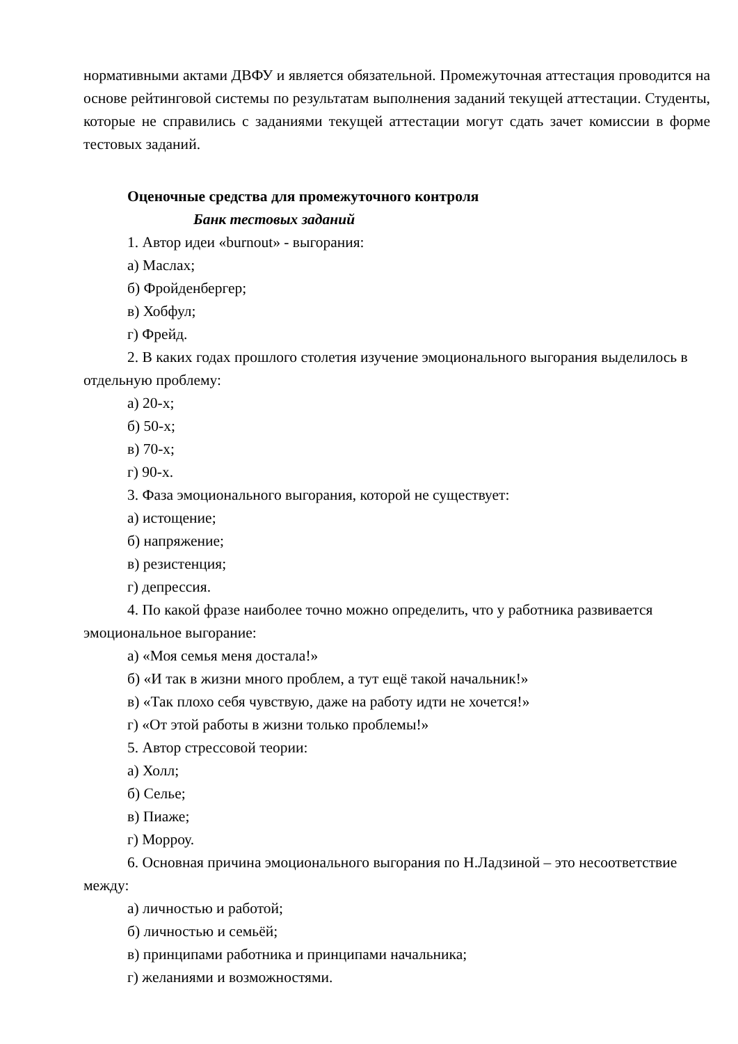нормативными актами ДВФУ и является обязательной. Промежуточная аттестация проводится на основе рейтинговой системы по результатам выполнения заданий текущей аттестации. Студенты, которые не справились с заданиями текущей аттестации могут сдать зачет комиссии в форме тестовых заданий.
Оценочные средства для промежуточного контроля
Банк тестовых заданий
1. Автор идеи «burnout» - выгорания:
а) Маслах;
б) Фройденбергер;
в) Хобфул;
г) Фрейд.
2. В каких годах прошлого столетия изучение эмоционального выгорания выделилось в отдельную проблему:
а) 20-х;
б) 50-х;
в) 70-х;
г) 90-х.
3. Фаза эмоционального выгорания, которой не существует:
а) истощение;
б) напряжение;
в) резистенция;
г) депрессия.
4. По какой фразе наиболее точно можно определить, что у работника развивается эмоциональное выгорание:
а) «Моя семья меня достала!»
б) «И так в жизни много проблем, а тут ещё такой начальник!»
в) «Так плохо себя чувствую, даже на работу идти не хочется!»
г) «От этой работы в жизни только проблемы!»
5. Автор стрессовой теории:
а) Холл;
б) Селье;
в) Пиаже;
г) Морроу.
6. Основная причина эмоционального выгорания по Н.Ладзиной – это несоответствие между:
а) личностью и работой;
б) личностью и семьёй;
в) принципами работника и принципами начальника;
г) желаниями и возможностями.